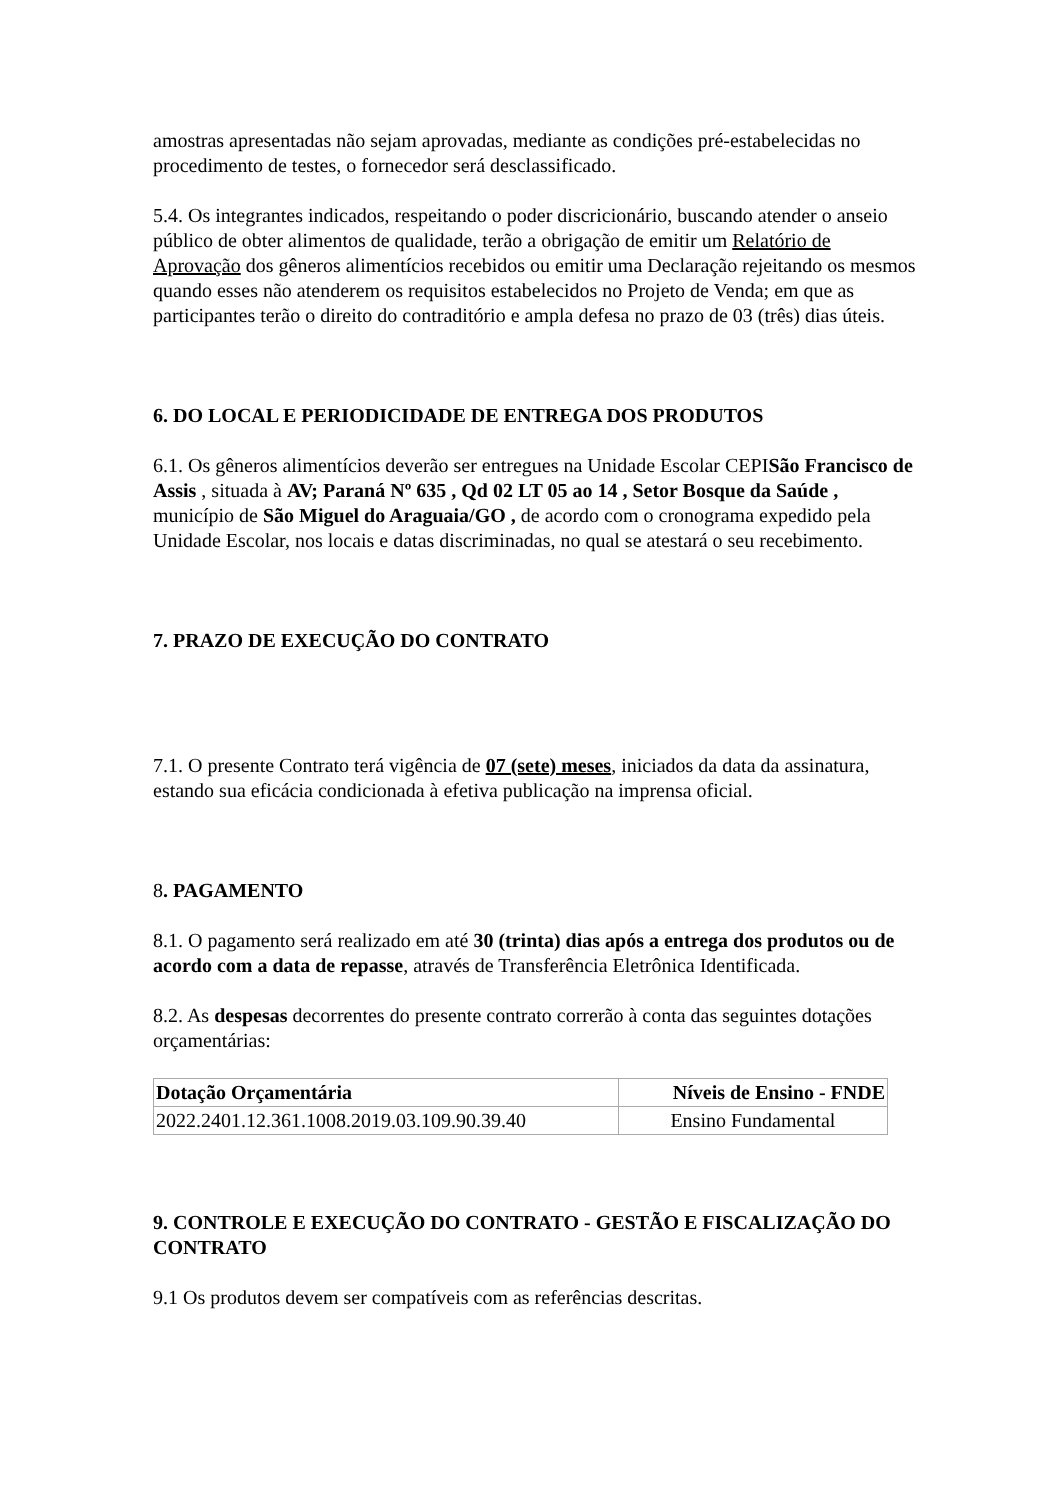amostras apresentadas não sejam aprovadas, mediante as condições pré-estabelecidas no procedimento de testes, o fornecedor será desclassificado.
5.4. Os integrantes indicados, respeitando o poder discricionário, buscando atender o anseio público de obter alimentos de qualidade, terão a obrigação de emitir um Relatório de Aprovação dos gêneros alimentícios recebidos ou emitir uma Declaração rejeitando os mesmos quando esses não atenderem os requisitos estabelecidos no Projeto de Venda; em que as participantes terão o direito do contraditório e ampla defesa no prazo de 03 (três) dias úteis.
6. DO LOCAL E PERIODICIDADE DE ENTREGA DOS PRODUTOS
6.1. Os gêneros alimentícios deverão ser entregues na Unidade Escolar CEPISão Francisco de Assis , situada à AV; Paraná Nº 635 , Qd 02 LT 05 ao 14 , Setor Bosque da Saúde , município de São Miguel do Araguaia/GO , de acordo com o cronograma expedido pela Unidade Escolar, nos locais e datas discriminadas, no qual se atestará o seu recebimento.
7. PRAZO DE EXECUÇÃO DO CONTRATO
7.1. O presente Contrato terá vigência de 07 (sete) meses, iniciados da data da assinatura, estando sua eficácia condicionada à efetiva publicação na imprensa oficial.
8. PAGAMENTO
8.1. O pagamento será realizado em até 30 (trinta) dias após a entrega dos produtos ou de acordo com a data de repasse, através de Transferência Eletrônica Identificada.
8.2. As despesas decorrentes do presente contrato correrão à conta das seguintes dotações orçamentárias:
| Dotação Orçamentária | Níveis de Ensino - FNDE |
| --- | --- |
| 2022.2401.12.361.1008.2019.03.109.90.39.40 | Ensino Fundamental |
9. CONTROLE E EXECUÇÃO DO CONTRATO - GESTÃO E FISCALIZAÇÃO DO CONTRATO
9.1 Os produtos devem ser compatíveis com as referências descritas.